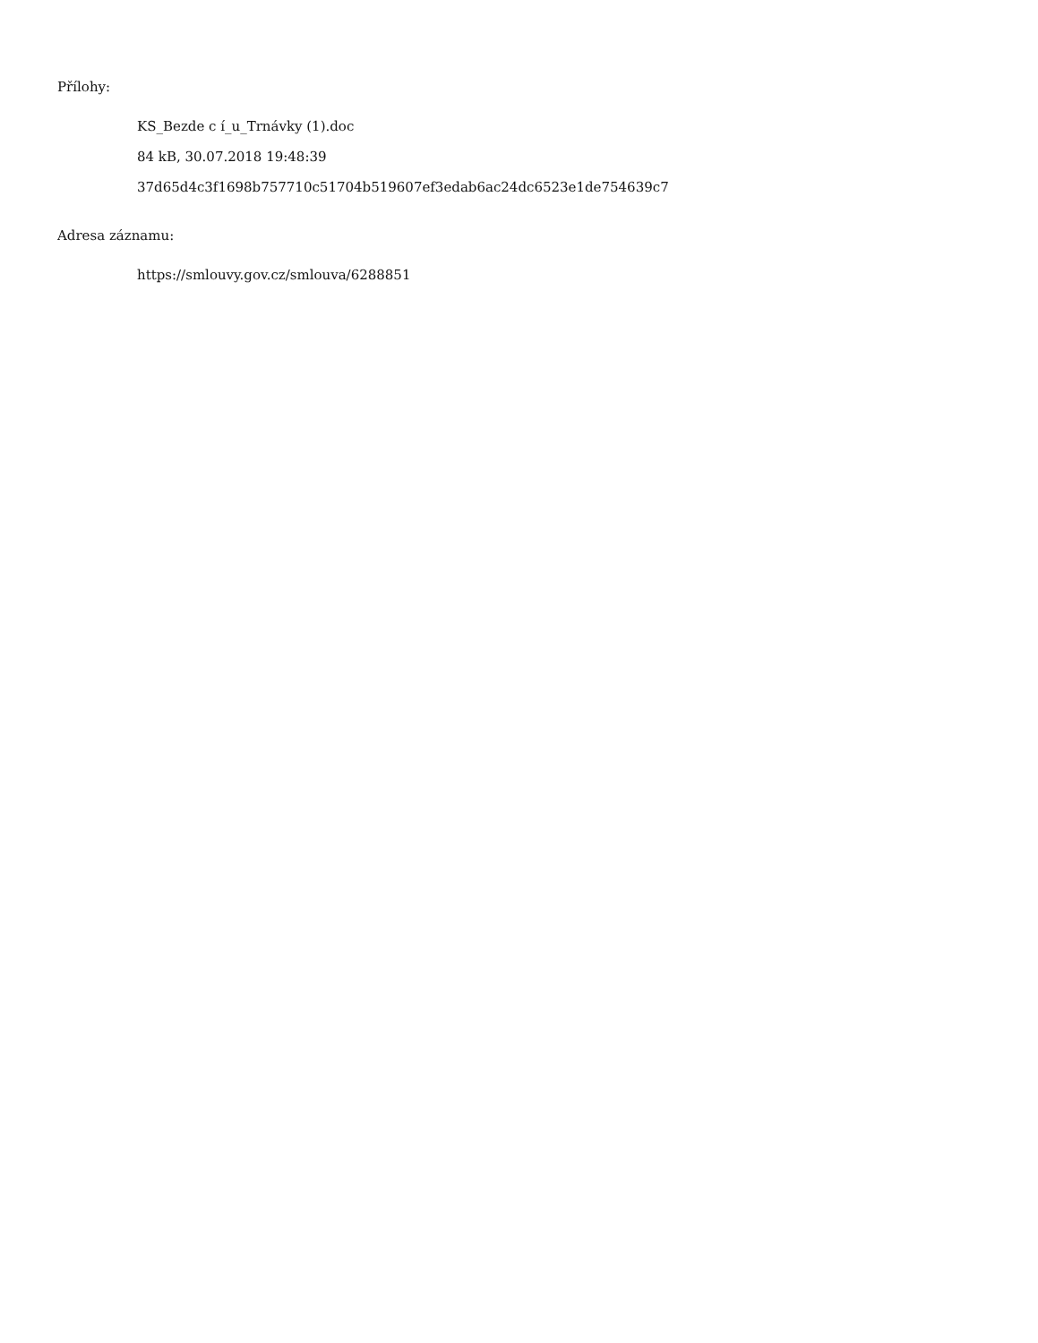Přílohy:
KS_Bezde c í_u_Trnávky (1).doc
84 kB, 30.07.2018 19:48:39
37d65d4c3f1698b757710c51704b519607ef3edab6ac24dc6523e1de754639c7
Adresa záznamu:
https://smlouvy.gov.cz/smlouva/6288851